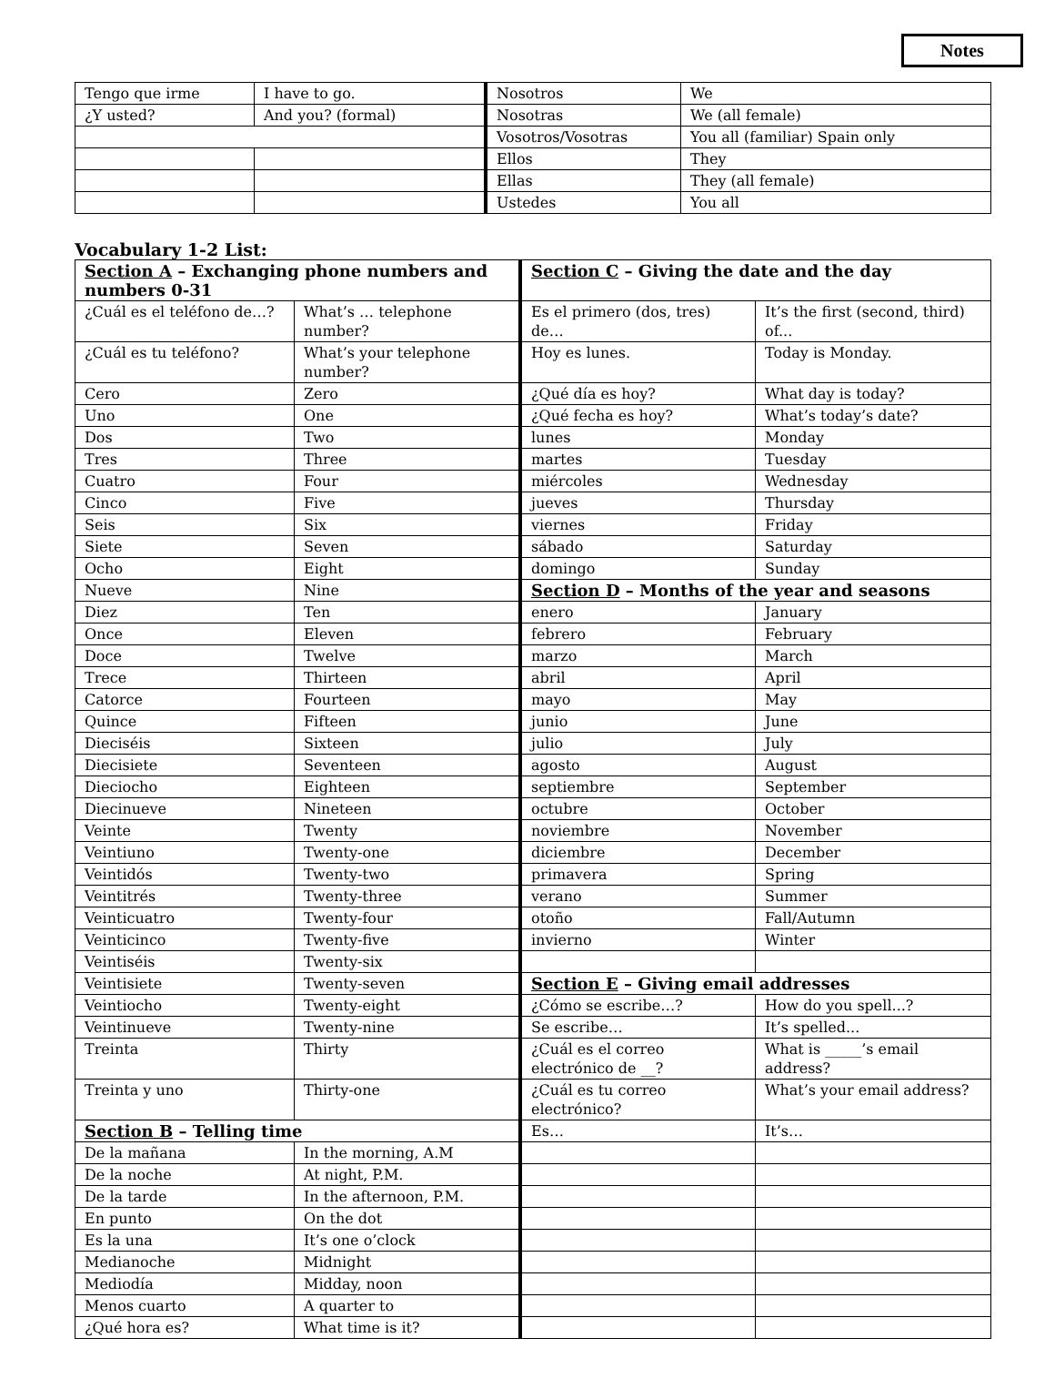Notes
| Tengo que irme | I have to go. | Nosotros | We |
| ¿Y usted? | And you? (formal) | Nosotras | We (all female) |
| | | Vosotros/Vosotras | You all (familiar) Spain only |
| | | Ellos | They |
| | | Ellas | They (all female) |
| | | Ustedes | You all |
Vocabulary 1-2 List:
| Section A – Exchanging phone numbers and numbers 0-31 | | Section C – Giving the date and the day | |
| ¿Cuál es el teléfono de…? | What’s … telephone number? | Es el primero (dos, tres) de… | It’s the first (second, third) of... |
| ¿Cuál es tu teléfono? | What’s your telephone number? | Hoy es lunes. | Today is Monday. |
| Cero | Zero | ¿Qué día es hoy? | What day is today? |
| Uno | One | ¿Qué fecha es hoy? | What’s today’s date? |
| Dos | Two | lunes | Monday |
| Tres | Three | martes | Tuesday |
| Cuatro | Four | miércoles | Wednesday |
| Cinco | Five | jueves | Thursday |
| Seis | Six | viernes | Friday |
| Siete | Seven | sábado | Saturday |
| Ocho | Eight | domingo | Sunday |
| Nueve | Nine | Section D – Months of the year and seasons | |
| Diez | Ten | enero | January |
| Once | Eleven | febrero | February |
| Doce | Twelve | marzo | March |
| Trece | Thirteen | abril | April |
| Catorce | Fourteen | mayo | May |
| Quince | Fifteen | junio | June |
| Dieciséis | Sixteen | julio | July |
| Diecisiete | Seventeen | agosto | August |
| Dieciocho | Eighteen | septiembre | September |
| Diecinueve | Nineteen | octubre | October |
| Veinte | Twenty | noviembre | November |
| Veintiuno | Twenty-one | diciembre | December |
| Veintidós | Twenty-two | primavera | Spring |
| Veintitrés | Twenty-three | verano | Summer |
| Veinticuatro | Twenty-four | otoño | Fall/Autumn |
| Veinticinco | Twenty-five | invierno | Winter |
| Veintiséis | Twenty-six | | |
| Veintisiete | Twenty-seven | Section E – Giving email addresses | |
| Veintiocho | Twenty-eight | ¿Cómo se escribe…? | How do you spell...? |
| Veintinueve | Twenty-nine | Se escribe… | It’s spelled... |
| Treinta | Thirty | ¿Cuál es el correo electrónico de __? | What is _____’s email address? |
| Treinta y uno | Thirty-one | ¿Cuál es tu correo electrónico? | What’s your email address? |
| Section B – Telling time | | Es… | It’s… |
| De la mañana | In the morning, A.M | | |
| De la noche | At night, P.M. | | |
| De la tarde | In the afternoon, P.M. | | |
| En punto | On the dot | | |
| Es la una | It’s one o’clock | | |
| Medianoche | Midnight | | |
| Mediodía | Midday, noon | | |
| Menos cuarto | A quarter to | | |
| ¿Qué hora es? | What time is it? | | |